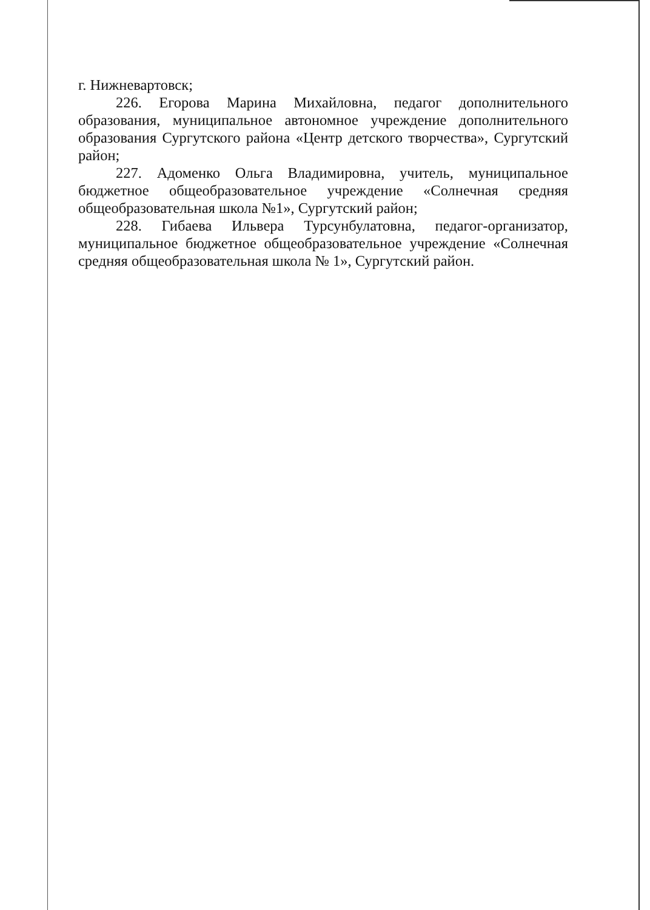г. Нижневартовск;
226. Егорова Марина Михайловна, педагог дополнительного образования, муниципальное автономное учреждение дополнительного образования Сургутского района «Центр детского творчества», Сургутский район;
227. Адоменко Ольга Владимировна, учитель, муниципальное бюджетное общеобразовательное учреждение «Солнечная средняя общеобразовательная школа №1», Сургутский район;
228. Гибаева Ильвера Турсунбулатовна, педагог-организатор, муниципальное бюджетное общеобразовательное учреждение «Солнечная средняя общеобразовательная школа № 1», Сургутский район.